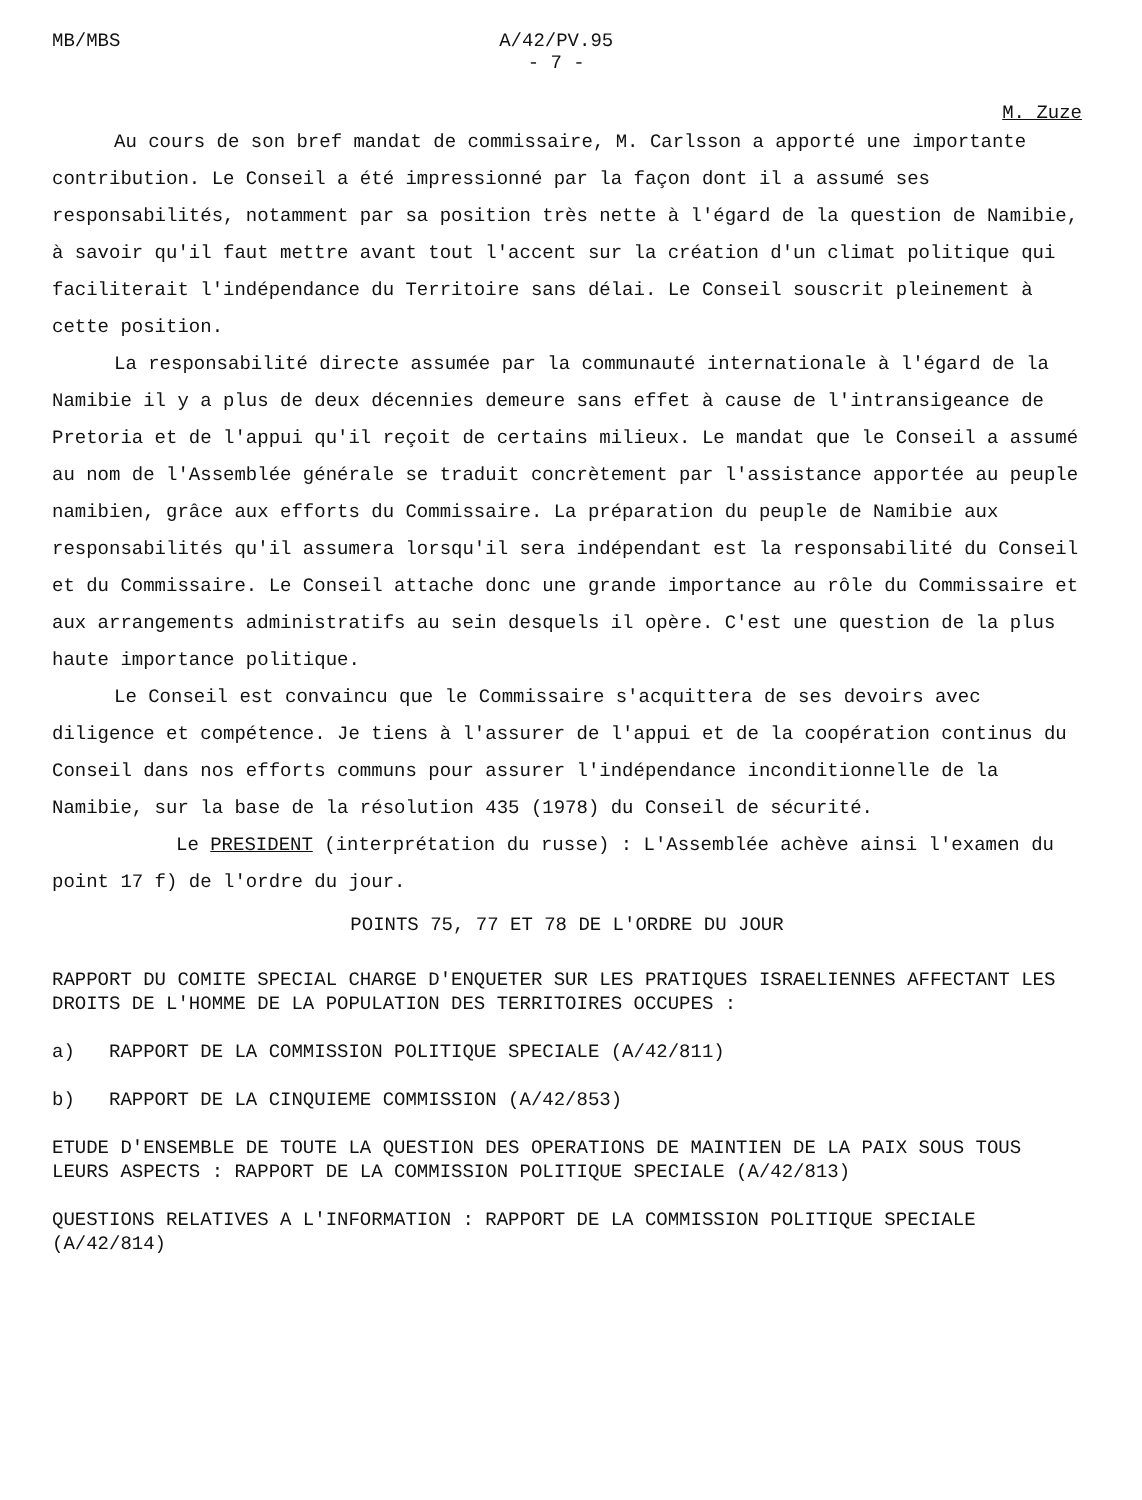MB/MBS A/42/PV.95
- 7 -
M. Zuze
Au cours de son bref mandat de commissaire, M. Carlsson a apporté une importante contribution. Le Conseil a été impressionné par la façon dont il a assumé ses responsabilités, notamment par sa position très nette à l'égard de la question de Namibie, à savoir qu'il faut mettre avant tout l'accent sur la création d'un climat politique qui faciliterait l'indépendance du Territoire sans délai. Le Conseil souscrit pleinement à cette position.
La responsabilité directe assumée par la communauté internationale à l'égard de la Namibie il y a plus de deux décennies demeure sans effet à cause de l'intransigeance de Pretoria et de l'appui qu'il reçoit de certains milieux. Le mandat que le Conseil a assumé au nom de l'Assemblée générale se traduit concrètement par l'assistance apportée au peuple namibien, grâce aux efforts du Commissaire. La préparation du peuple de Namibie aux responsabilités qu'il assumera lorsqu'il sera indépendant est la responsabilité du Conseil et du Commissaire. Le Conseil attache donc une grande importance au rôle du Commissaire et aux arrangements administratifs au sein desquels il opère. C'est une question de la plus haute importance politique.
Le Conseil est convaincu que le Commissaire s'acquittera de ses devoirs avec diligence et compétence. Je tiens à l'assurer de l'appui et de la coopération continus du Conseil dans nos efforts communs pour assurer l'indépendance inconditionnelle de la Namibie, sur la base de la résolution 435 (1978) du Conseil de sécurité.
Le PRESIDENT (interprétation du russe) : L'Assemblée achève ainsi l'examen du point 17 f) de l'ordre du jour.
POINTS 75, 77 ET 78 DE L'ORDRE DU JOUR
RAPPORT DU COMITE SPECIAL CHARGE D'ENQUETER SUR LES PRATIQUES ISRAELIENNES AFFECTANT LES DROITS DE L'HOMME DE LA POPULATION DES TERRITOIRES OCCUPES :
a) RAPPORT DE LA COMMISSION POLITIQUE SPECIALE (A/42/811)
b) RAPPORT DE LA CINQUIEME COMMISSION (A/42/853)
ETUDE D'ENSEMBLE DE TOUTE LA QUESTION DES OPERATIONS DE MAINTIEN DE LA PAIX SOUS TOUS LEURS ASPECTS : RAPPORT DE LA COMMISSION POLITIQUE SPECIALE (A/42/813)
QUESTIONS RELATIVES A L'INFORMATION : RAPPORT DE LA COMMISSION POLITIQUE SPECIALE (A/42/814)